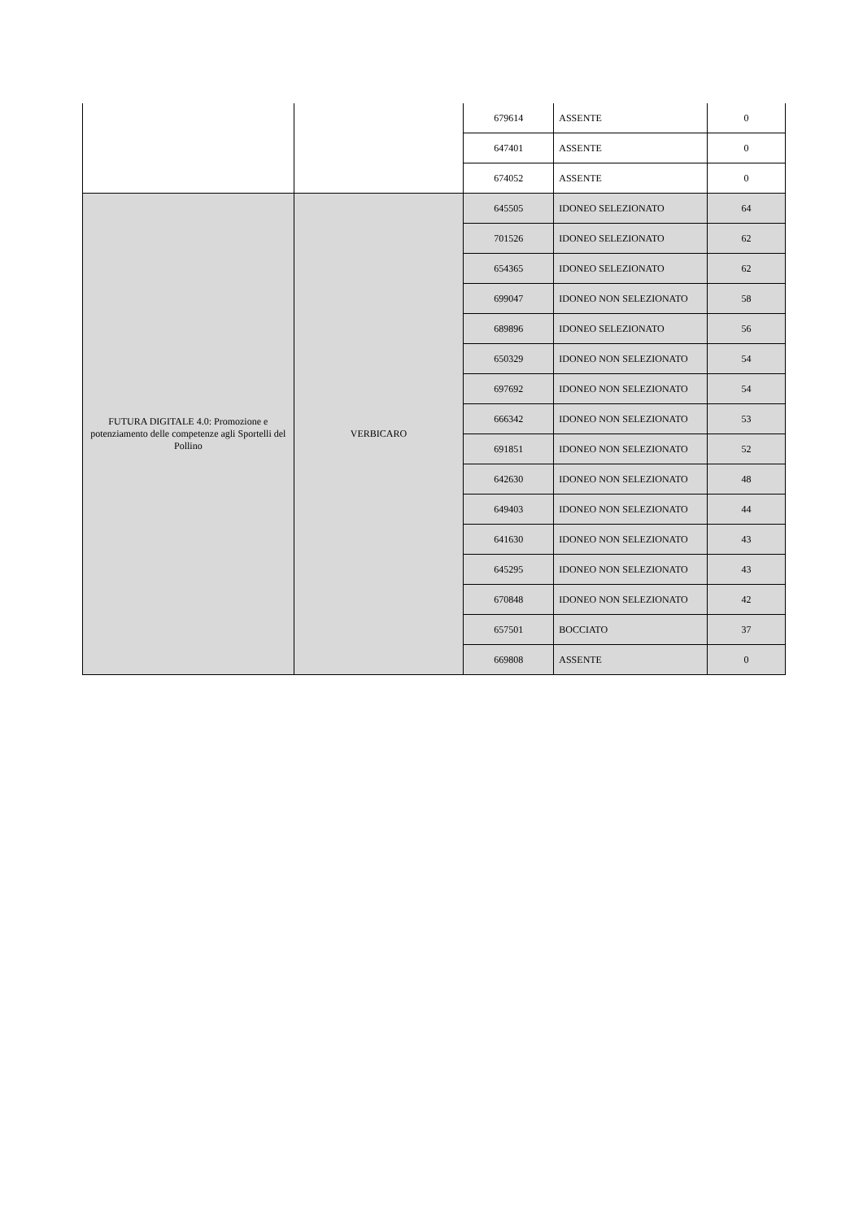| | | 679614 | ASSENTE | 0 |
| | | 647401 | ASSENTE | 0 |
| | | 674052 | ASSENTE | 0 |
| FUTURA DIGITALE 4.0: Promozione e potenziamento delle competenze agli Sportelli del Pollino | VERBICARO | 645505 | IDONEO SELEZIONATO | 64 |
| | | 701526 | IDONEO SELEZIONATO | 62 |
| | | 654365 | IDONEO SELEZIONATO | 62 |
| | | 699047 | IDONEO NON SELEZIONATO | 58 |
| | | 689896 | IDONEO SELEZIONATO | 56 |
| | | 650329 | IDONEO NON SELEZIONATO | 54 |
| | | 697692 | IDONEO NON SELEZIONATO | 54 |
| | | 666342 | IDONEO NON SELEZIONATO | 53 |
| | | 691851 | IDONEO NON SELEZIONATO | 52 |
| | | 642630 | IDONEO NON SELEZIONATO | 48 |
| | | 649403 | IDONEO NON SELEZIONATO | 44 |
| | | 641630 | IDONEO NON SELEZIONATO | 43 |
| | | 645295 | IDONEO NON SELEZIONATO | 43 |
| | | 670848 | IDONEO NON SELEZIONATO | 42 |
| | | 657501 | BOCCIATO | 37 |
| | | 669808 | ASSENTE | 0 |